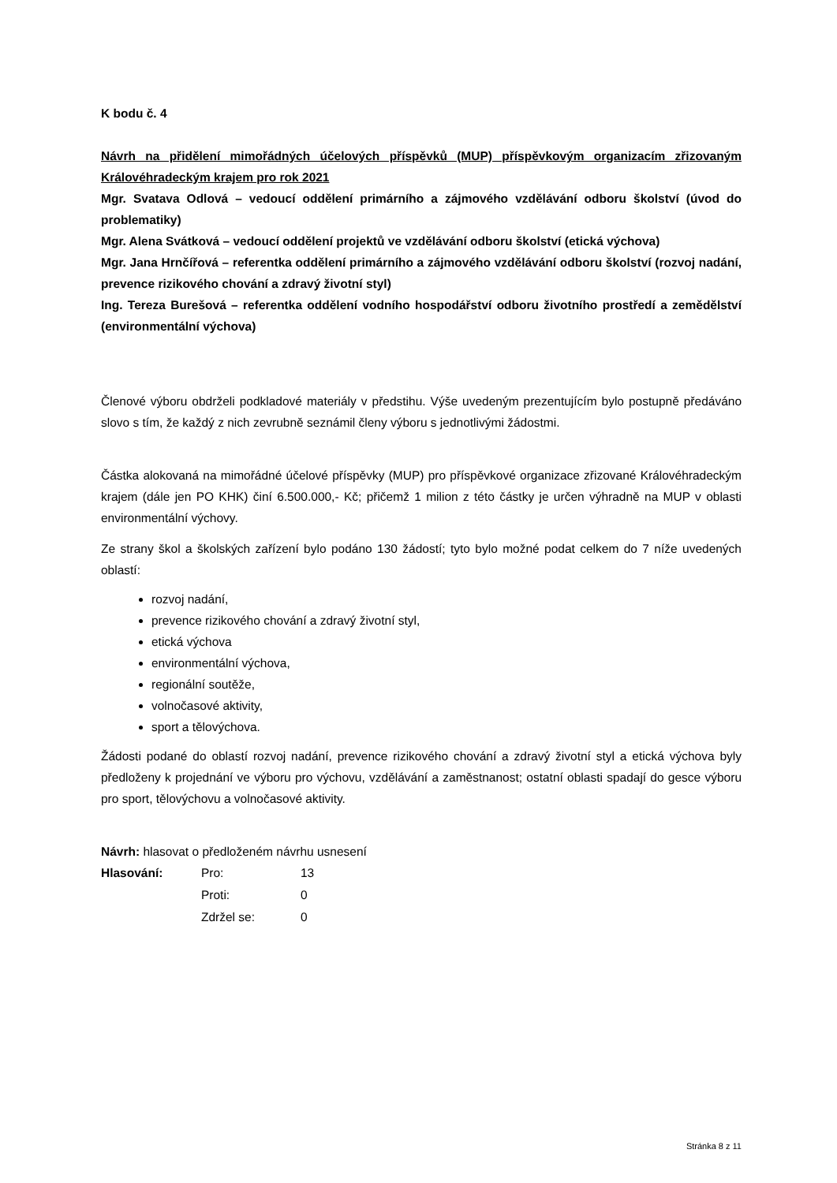K bodu č. 4
Návrh na přidělení mimořádných účelových příspěvků (MUP) příspěvkovým organizacím zřizovaným Královéhradeckým krajem pro rok 2021
Mgr. Svatava Odlová – vedoucí oddělení primárního a zájmového vzdělávání odboru školství (úvod do problematiky)
Mgr. Alena Svátková – vedoucí oddělení projektů ve vzdělávání odboru školství (etická výchova)
Mgr. Jana Hrnčířová – referentka oddělení primárního a zájmového vzdělávání odboru školství (rozvoj nadání, prevence rizikového chování a zdravý životní styl)
Ing. Tereza Burešová – referentka oddělení vodního hospodářství odboru životního prostředí a zemědělství (environmentální výchova)
Členové výboru obdrželi podkladové materiály v předstihu. Výše uvedeným prezentujícím bylo postupně předáváno slovo s tím, že každý z nich zevrubně seznámil členy výboru s jednotlivými žádostmi.
Částka alokovaná na mimořádné účelové příspěvky (MUP) pro příspěvkové organizace zřizované Královéhradeckým krajem (dále jen PO KHK) činí 6.500.000,- Kč; přičemž 1 milion z této částky je určen výhradně na MUP v oblasti environmentální výchovy.
Ze strany škol a školských zařízení bylo podáno 130 žádostí; tyto bylo možné podat celkem do 7 níže uvedených oblastí:
rozvoj nadání,
prevence rizikového chování a zdravý životní styl,
etická výchova
environmentální výchova,
regionální soutěže,
volnočasové aktivity,
sport a tělovýchova.
Žádosti podané do oblastí rozvoj nadání, prevence rizikového chování a zdravý životní styl a etická výchova byly předloženy k projednání ve výboru pro výchovu, vzdělávání a zaměstnanost; ostatní oblasti spadají do gesce výboru pro sport, tělovýchovu a volnočasové aktivity.
Návrh: hlasovat o předloženém návrhu usnesení
| Hlasování: | Pro: | 13 |
| | Proti: | 0 |
| | Zdržel se: | 0 |
Stránka 8 z 11